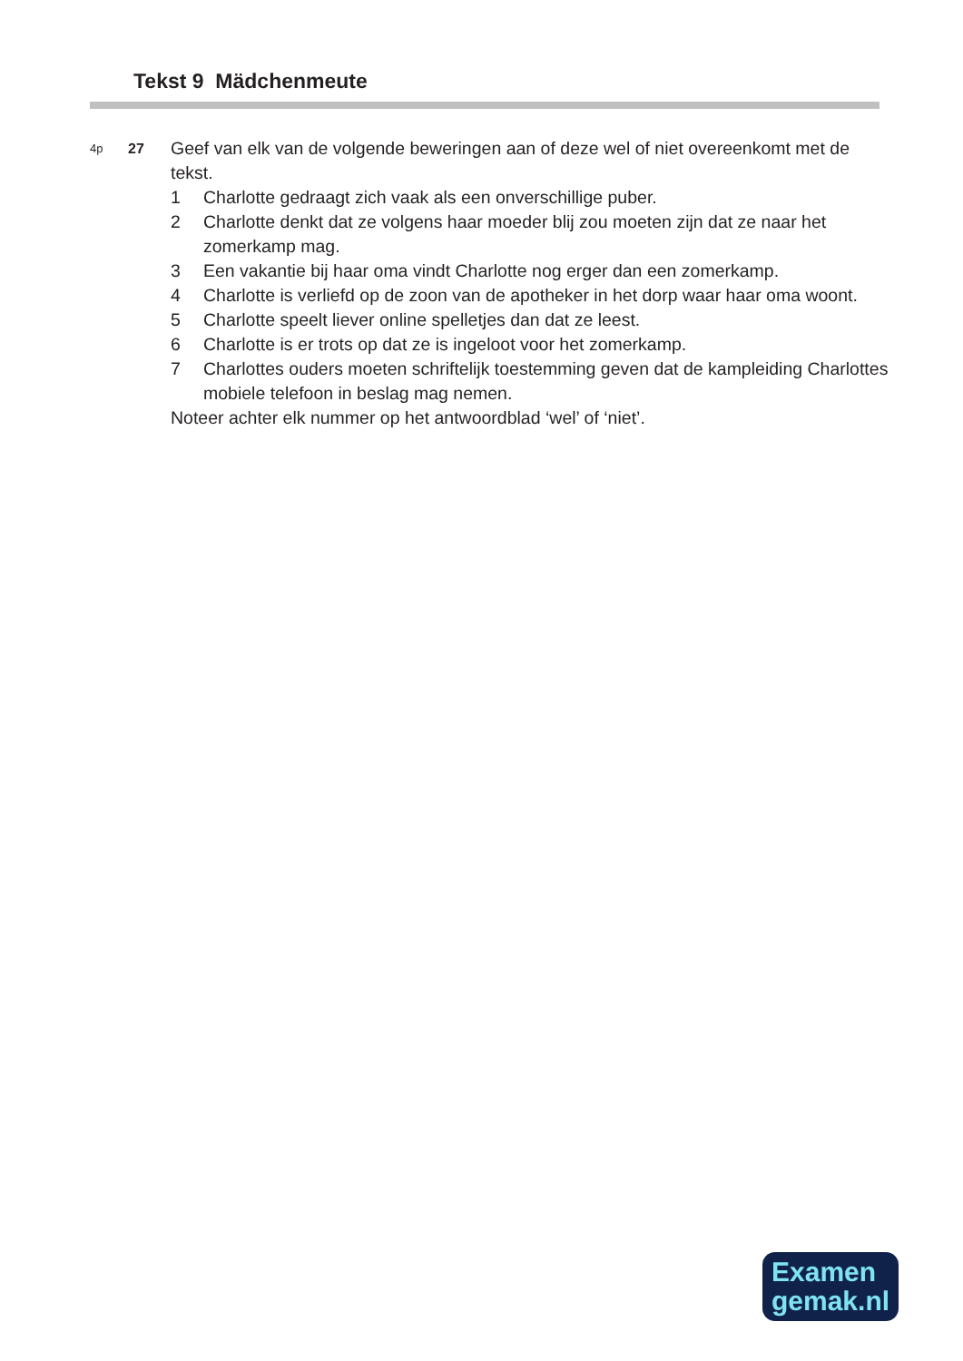Tekst 9 Mädchenmeute
4p
27
Geef van elk van de volgende beweringen aan of deze wel of niet overeenkomt met de tekst.
1 Charlotte gedraagt zich vaak als een onverschillige puber.
2 Charlotte denkt dat ze volgens haar moeder blij zou moeten zijn dat ze naar het zomerkamp mag.
3 Een vakantie bij haar oma vindt Charlotte nog erger dan een zomerkamp.
4 Charlotte is verliefd op de zoon van de apotheker in het dorp waar haar oma woont.
5 Charlotte speelt liever online spelletjes dan dat ze leest.
6 Charlotte is er trots op dat ze is ingeloot voor het zomerkamp.
7 Charlottes ouders moeten schriftelijk toestemming geven dat de kampleiding Charlottes mobiele telefoon in beslag mag nemen.
Noteer achter elk nummer op het antwoordblad ‘wel’ of ‘niet’.
Examen
gemak.nl